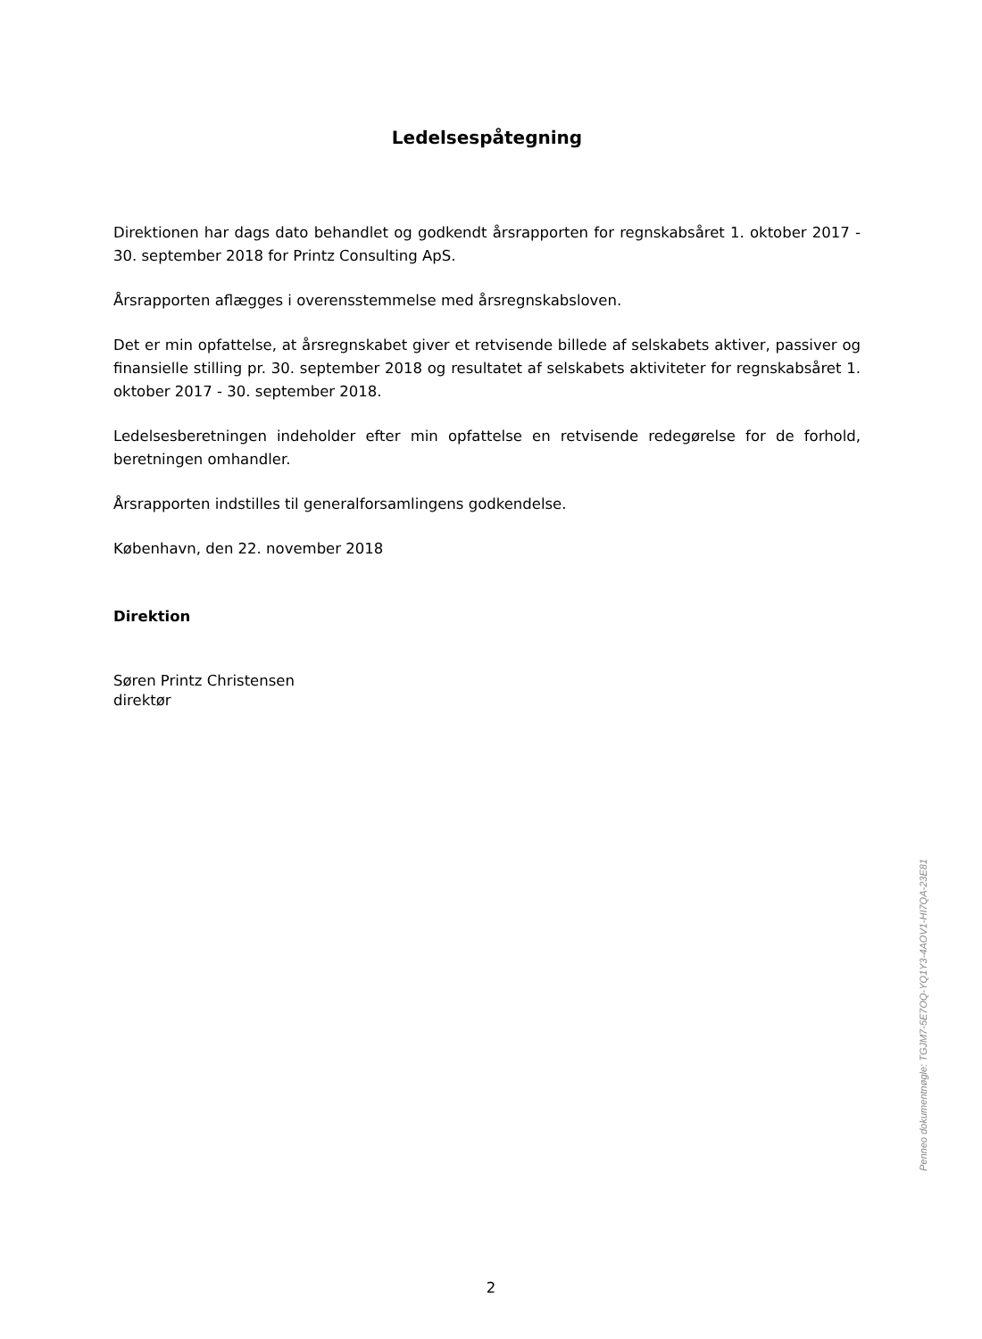Ledelsespåtegning
Direktionen har dags dato behandlet og godkendt årsrapporten for regnskabsåret 1. oktober 2017 - 30. september 2018 for Printz Consulting ApS.
Årsrapporten aflægges i overensstemmelse med årsregnskabsloven.
Det er min opfattelse, at årsregnskabet giver et retvisende billede af selskabets aktiver, passiver og finansielle stilling pr. 30. september 2018 og resultatet af selskabets aktiviteter for regnskabsåret 1. oktober 2017 - 30. september 2018.
Ledelsesberetningen indeholder efter min opfattelse en retvisende redegørelse for de forhold, beretningen omhandler.
Årsrapporten indstilles til generalforsamlingens godkendelse.
København, den 22. november 2018
Direktion
Søren Printz Christensen
direktør
Penneo dokumentnøgle: TGJM7-5E7OQ-YQ1Y3-4AOV1-HI7QA-23E81
2